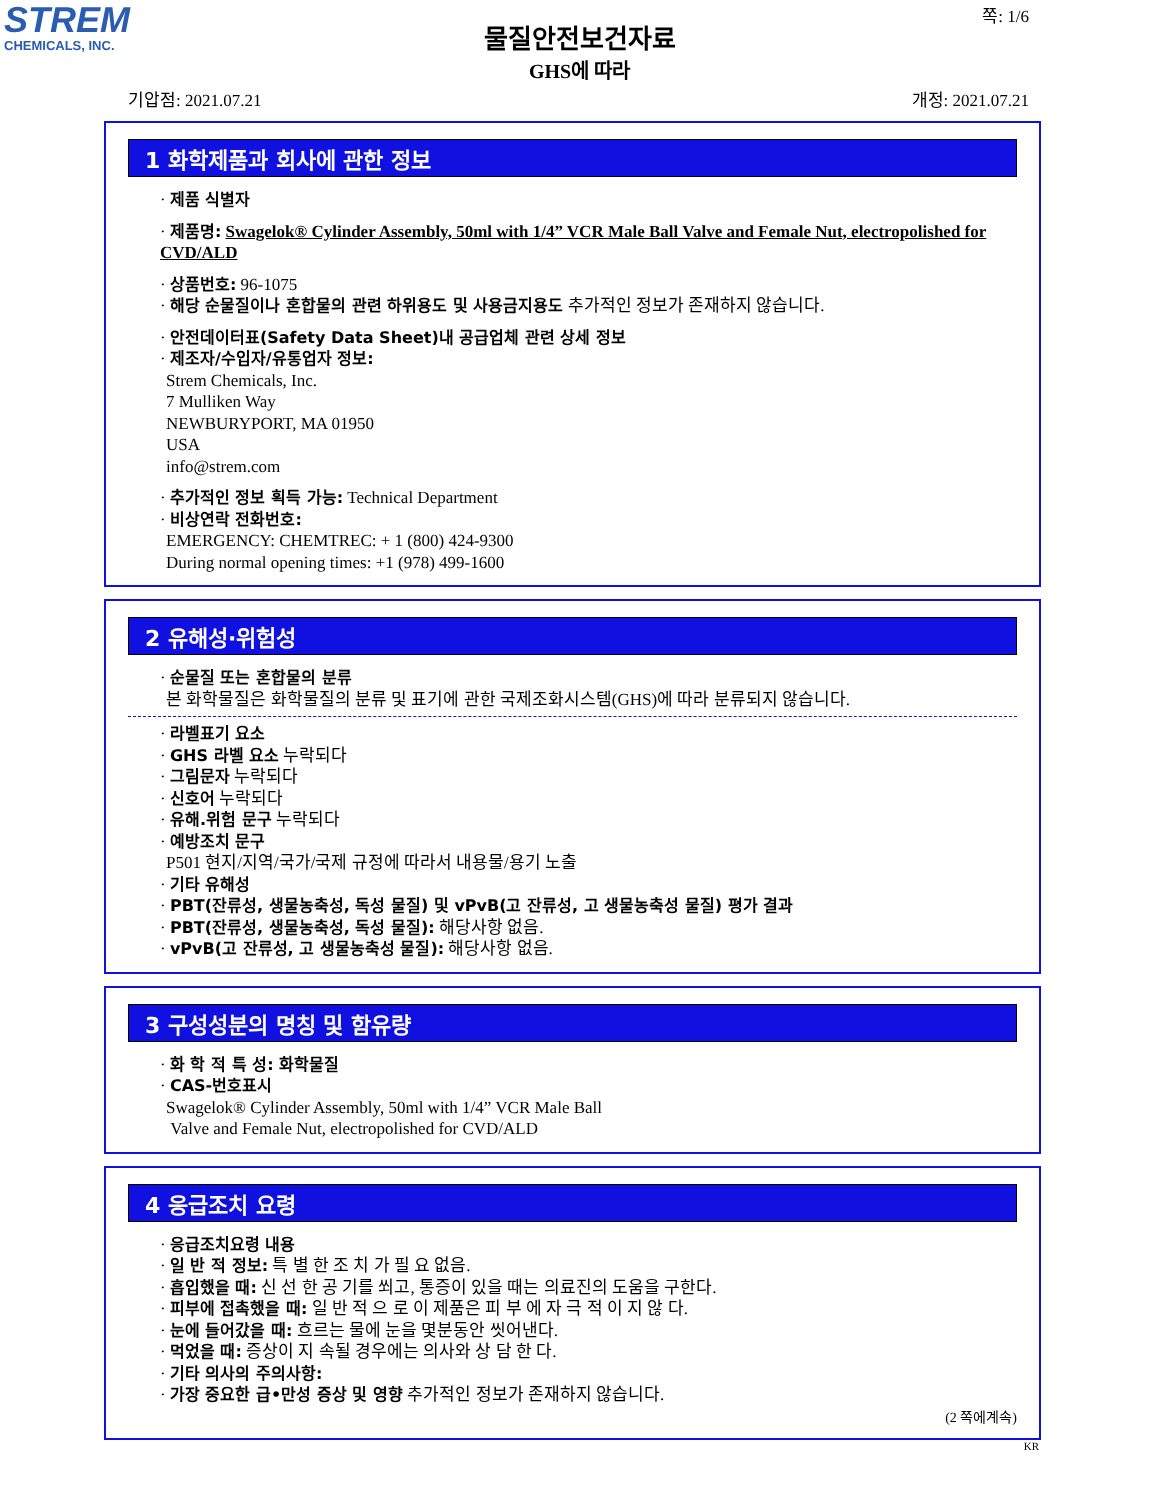STREM
CHEMICALS, INC.
쪽: 1/6
물질안전보건자료
GHS에 따라
기압점: 2021.07.21 개정: 2021.07.21
1 화학제품과 회사에 관한 정보
· 제품 식별자
· 제품명: Swagelok® Cylinder Assembly, 50ml with 1/4” VCR Male Ball Valve and Female Nut, electropolished for CVD/ALD
· 상품번호: 96-1075
· 해당 순물질이나 혼합물의 관련 하위용도 및 사용금지용도 추가적인 정보가 존재하지 않습니다.
· 안전데이터표(Safety Data Sheet)내 공급업체 관련 상세 정보
· 제조자/수입자/유통업자 정보:
Strem Chemicals, Inc.
7 Mulliken Way
NEWBURYPORT, MA 01950
USA
info@strem.com
· 추가적인 정보 획득 가능: Technical Department
· 비상연락 전화번호:
EMERGENCY: CHEMTREC: + 1 (800) 424-9300
During normal opening times: +1 (978) 499-1600
2 유해성·위험성
· 순물질 또는 혼합물의 분류
본 화학물질은 화학물질의 분류 및 표기에 관한 국제조화시스템(GHS)에 따라 분류되지 않습니다.
· 라벨표기 요소
· GHS 라벨 요소 누락되다
· 그림문자 누락되다
· 신호어 누락되다
· 유해.위험 문구 누락되다
· 예방조치 문구
P501 현지/지역/국가/국제 규정에 따라서 내용물/용기 노출
· 기타 유해성
· PBT(잔류성, 생물농축성, 독성 물질) 및 vPvB(고 잔류성, 고 생물농축성 물질) 평가 결과
· PBT(잔류성, 생물농축성, 독성 물질): 해당사항 없음.
· vPvB(고 잔류성, 고 생물농축성 물질): 해당사항 없음.
3 구성성분의 명칭 및 함유량
· 화 학 적 특 성: 화학물질
· CAS-번호표시
Swagelok® Cylinder Assembly, 50ml with 1/4” VCR Male Ball
Valve and Female Nut, electropolished for CVD/ALD
4 응급조치 요령
· 응급조치요령 내용
· 일 반 적 정보: 특 별 한 조 치 가 필 요 없음.
· 흡입했을 때: 신 선 한 공 기를 쐬고, 통증이 있을 때는 의료진의 도움을 구한다.
· 피부에 접촉했을 때: 일 반 적 으 로 이 제품은 피 부 에 자 극 적 이 지 않 다.
· 눈에 들어갔을 때: 흐르는 물에 눈을 몇분동안 씻어낸다.
· 먹었을 때: 증상이 지 속될 경우에는 의사와 상 담 한 다.
· 기타 의사의 주의사항:
· 가장 중요한 급•만성 증상 및 영향 추가적인 정보가 존재하지 않습니다.
(2 쪽에계속)
KR